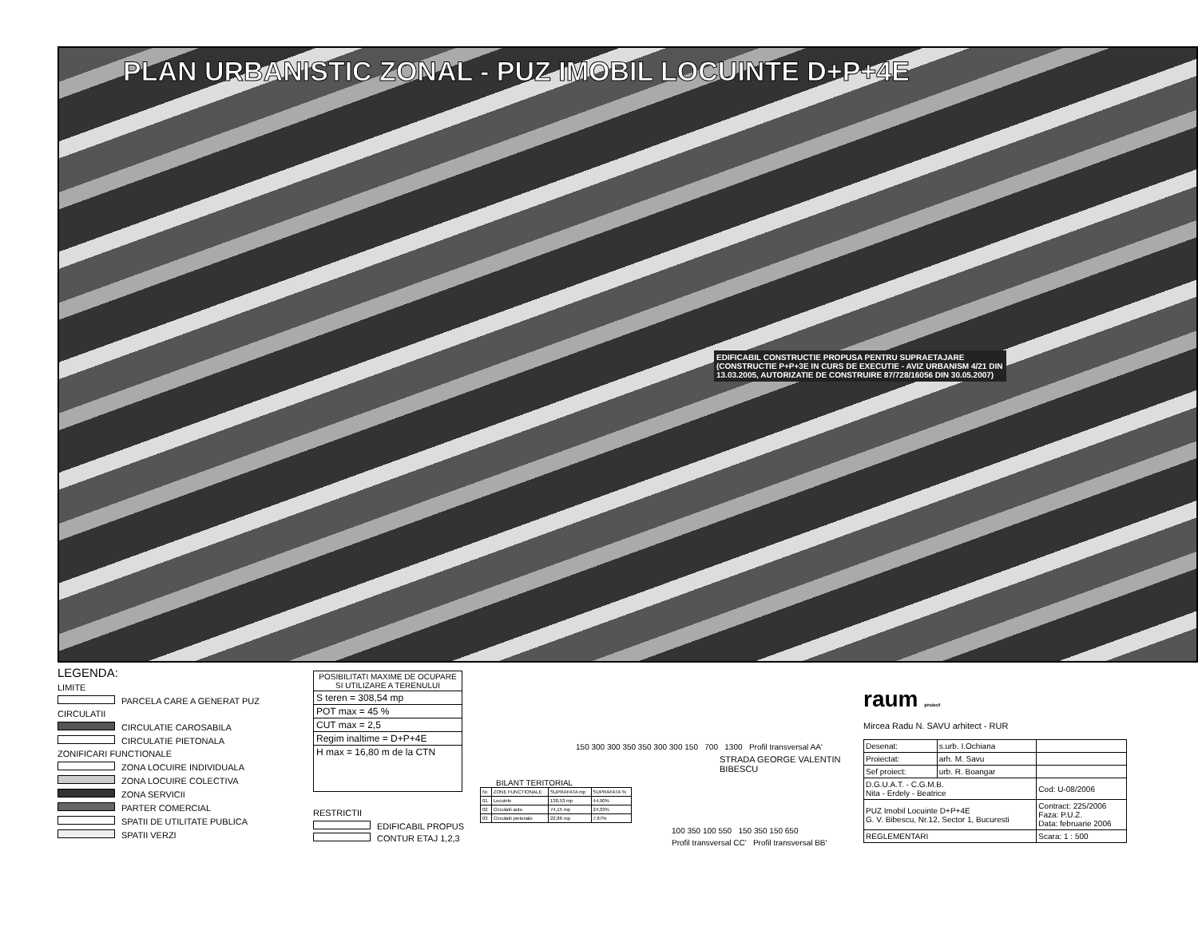PLAN URBANISTIC ZONAL - PUZ IMOBIL LOCUINTE D+P+4E
EDIFICABIL CONSTRUCTIE PROPUSA PENTRU SUPRAETAJARE (CONSTRUCTIE P+P+3E IN CURS DE EXECUTIE - AVIZ URBANISM 4/21 DIN 13.03.2005, AUTORIZATIE DE CONSTRUIRE 87/728/16056 DIN 30.05.2007)
LEGENDA:
LIMITE
PARCELA CARE A GENERAT PUZ
CIRCULATII
CIRCULATIE CAROSABILA
CIRCULATIE PIETONALA
ZONIFICARI FUNCTIONALE
ZONA LOCUIRE INDIVIDUALA
ZONA LOCUIRE COLECTIVA
ZONA SERVICII
PARTER COMERCIAL
SPATII DE UTILITATE PUBLICA
SPATII VERZI
POSIBILITATI MAXIME DE OCUPARE SI UTILIZARE A TERENULUI
S teren = 308,54 mp
POT max = 45 %
CUT max = 2,5
Regim inaltime = D+P+4E
H max = 16,80 m de la CTN
RESTRICTII
EDIFICABIL PROPUS
CONTUR ETAJ 1,2,3
150 300 300 350 350 300 300 150 700 1300 Profil transversal AA'
STRADA GEORGE VALENTIN BIBESCU
BILANT TERITORIAL
| Nr. | ZONE FUNCTIONALE | SUPRAFATA mp | SUPRAFATA % |
| 01 | Locuinte | 138,53 mp | 44,90% |
| 02 | Circulatii auto | 74,15 mp | 24,03% |
| 03 | Circulatii pietonale | 22,86 mp | 7,67% |
100 350 100 550 150 350 150 650
Profil transversal CC' Profil transversal BB'
raum proiect
Mircea Radu N. SAVU arhitect - RUR
| Desenat: | s.urb. I.Ochiana | |
| Proiectat: | arh. M. Savu | |
| Sef proiect: | urb. R. Boangar | |
| D.G.U.A.T. - C.G.M.B. Nita - Erdely - Beatrice | | Cod: U-08/2006 |
| PUZ Imobil Locuinte D+P+4E G. V. Bibescu, Nr.12, Sector 1, Bucuresti | | Contract: 225/2006 Faza: P.U.Z. Data: februarie 2006 |
| REGLEMENTARI | | Scara: 1 : 500 |